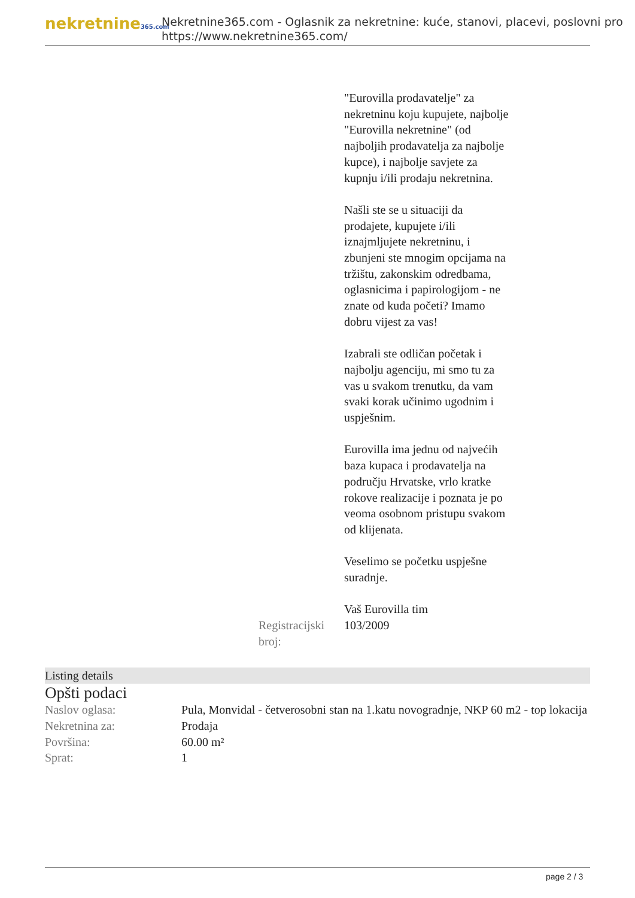nekretnine365.com
Nekretnine365.com - Oglasnik za nekretnine: kuće, stanovi, placevi, poslovni pro
https://www.nekretnine365.com/
"Eurovilla prodavatelje" za nekretninu koju kupujete, najbolje "Eurovilla nekretnine" (od najboljih prodavatelja za najbolje kupce), i najbolje savjete za kupnju i/ili prodaju nekretnina.
Našli ste se u situaciji da prodajete, kupujete i/ili iznajmljujete nekretninu, i zbunjeni ste mnogim opcijama na tržištu, zakonskim odredbama, oglasnicima i papirologijom - ne znate od kuda početi? Imamo dobru vijest za vas!
Izabrali ste odličan početak i najbolju agenciju, mi smo tu za vas u svakom trenutku, da vam svaki korak učinimo ugodnim i uspješnim.
Eurovilla ima jednu od najvećih baza kupaca i prodavatelja na području Hrvatske, vrlo kratke rokove realizacije i poznata je po veoma osobnom pristupu svakom od klijenata.
Veselimo se početku uspješne suradnje.
Vaš Eurovilla tim
Registracijski broj:
103/2009
Listing details
Opšti podaci
| Naslov oglasa: | Pula, Monvidal - četverosobni stan na 1.katu novogradnje, NKP 60 m2 - top lokacija |
| Nekretnina za: | Prodaja |
| Površina: | 60.00 m² |
| Sprat: | 1 |
page 2 / 3